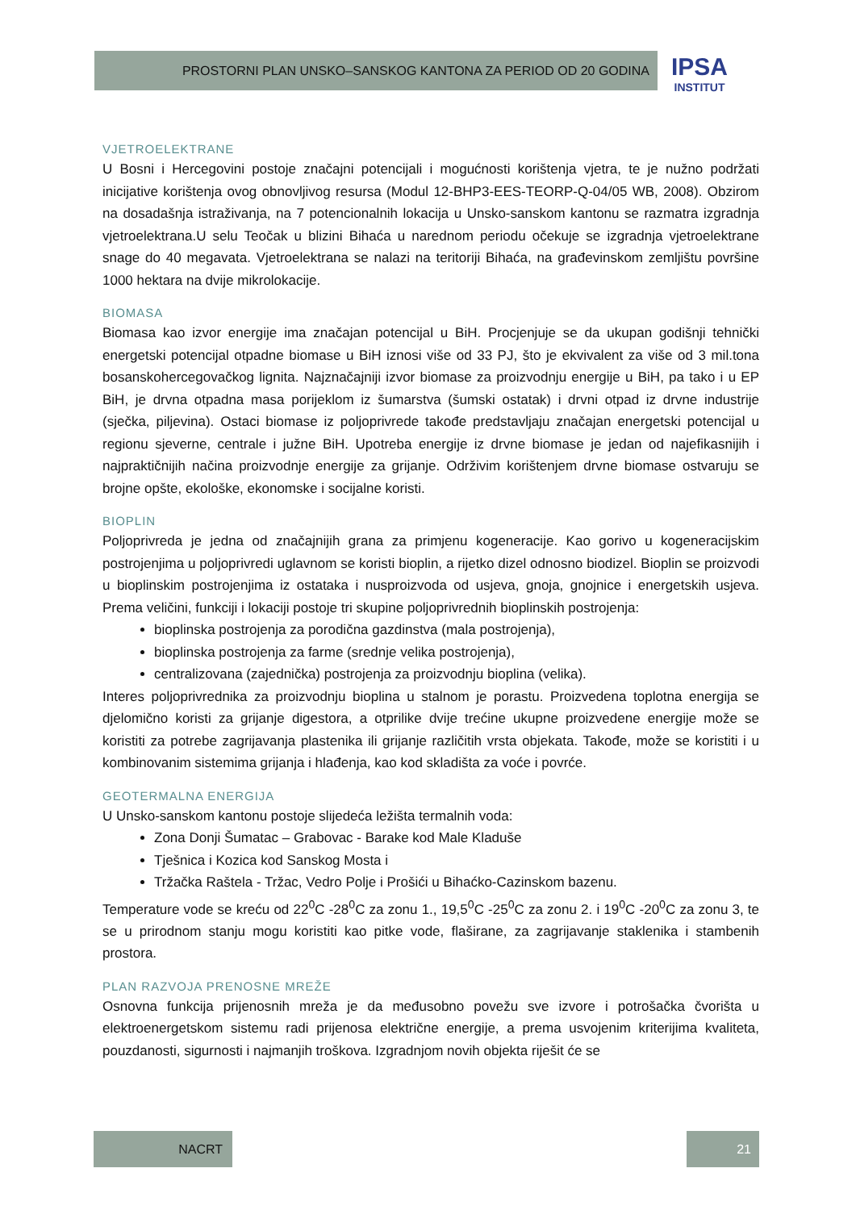PROSTORNI PLAN UNSKO–SANSKOG KANTONA ZA PERIOD OD 20 GODINA
IPSA
INSTITUT
VJETROELEKTRANE
U Bosni i Hercegovini postoje značajni potencijali i mogućnosti korištenja vjetra, te je nužno podržati inicijative korištenja ovog obnovljivog resursa (Modul 12-BHP3-EES-TEORP-Q-04/05 WB, 2008). Obzirom na dosadašnja istraživanja, na 7 potencionalnih lokacija u Unsko-sanskom kantonu se razmatra izgradnja vjetroelektrana.U selu Teočak u blizini Bihaća u narednom periodu očekuje se izgradnja vjetroelektrane snage do 40 megavata. Vjetroelektrana se nalazi na teritoriji Bihaća, na građevinskom zemljištu površine 1000 hektara na dvije mikrolokacije.
BIOMASA
Biomasa kao izvor energije ima značajan potencijal u BiH. Procjenjuje se da ukupan godišnji tehnički energetski potencijal otpadne biomase u BiH iznosi više od 33 PJ, što je ekvivalent za više od 3 mil.tona bosanskohercegovačkog lignita. Najznačajniji izvor biomase za proizvodnju energije u BiH, pa tako i u EP BiH, je drvna otpadna masa porijeklom iz šumarstva (šumski ostatak) i drvni otpad iz drvne industrije (sječka, piljevina). Ostaci biomase iz poljoprivrede takođe predstavljaju značajan energetski potencijal u regionu sjeverne, centrale i južne BiH. Upotreba energije iz drvne biomase je jedan od najefikasnijih i najpraktičnijih načina proizvodnje energije za grijanje. Održivim korištenjem drvne biomase ostvaruju se brojne opšte, ekološke, ekonomske i socijalne koristi.
BIOPLIN
Poljoprivreda je jedna od značajnijih grana za primjenu kogeneracije. Kao gorivo u kogeneracijskim postrojenjima u poljoprivredi uglavnom se koristi bioplin, a rijetko dizel odnosno biodizel. Bioplin se proizvodi u bioplinskim postrojenjima iz ostataka i nusproizvoda od usjeva, gnoja, gnojnice i energetskih usjeva. Prema veličini, funkciji i lokaciji postoje tri skupine poljoprivrednih bioplinskih postrojenja:
bioplinska postrojenja za porodična gazdinstva (mala postrojenja),
bioplinska postrojenja za farme (srednje velika postrojenja),
centralizovana (zajednička) postrojenja za proizvodnju bioplina (velika).
Interes poljoprivrednika za proizvodnju bioplina u stalnom je porastu. Proizvedena toplotna energija se djelomično koristi za grijanje digestora, a otprilike dvije trećine ukupne proizvedene energije može se koristiti za potrebe zagrijavanja plastenika ili grijanje različitih vrsta objekata. Takođe, može se koristiti i u kombinovanim sistemima grijanja i hlađenja, kao kod skladišta za voće i povrće.
GEOTERMALNA ENERGIJA
U Unsko-sanskom kantonu postoje slijedeća ležišta termalnih voda:
Zona Donji Šumatac – Grabovac - Barake kod Male Kladuše
Tješnica i Kozica kod Sanskog Mosta i
Tržačka Raštela - Tržac, Vedro Polje i Prošići u Bihaćko-Cazinskom bazenu.
Temperature vode se kreću od 22<sup>0</sup>C -28<sup>0</sup>C za zonu 1., 19,5<sup>0</sup>C -25<sup>0</sup>C za zonu 2. i 19<sup>0</sup>C -20<sup>0</sup>C za zonu 3, te se u prirodnom stanju mogu koristiti kao pitke vode, flaširane, za zagrijavanje staklenika i stambenih prostora.
PLAN RAZVOJA PRENOSNE MREŽE
Osnovna funkcija prijenosnih mreža je da međusobno povežu sve izvore i potrošačka čvorišta u elektroenergetskom sistemu radi prijenosa električne energije, a prema usvojenim kriterijima kvaliteta, pouzdanosti, sigurnosti i najmanjih troškova. Izgradnjom novih objekta riješit će se
NACRT 21